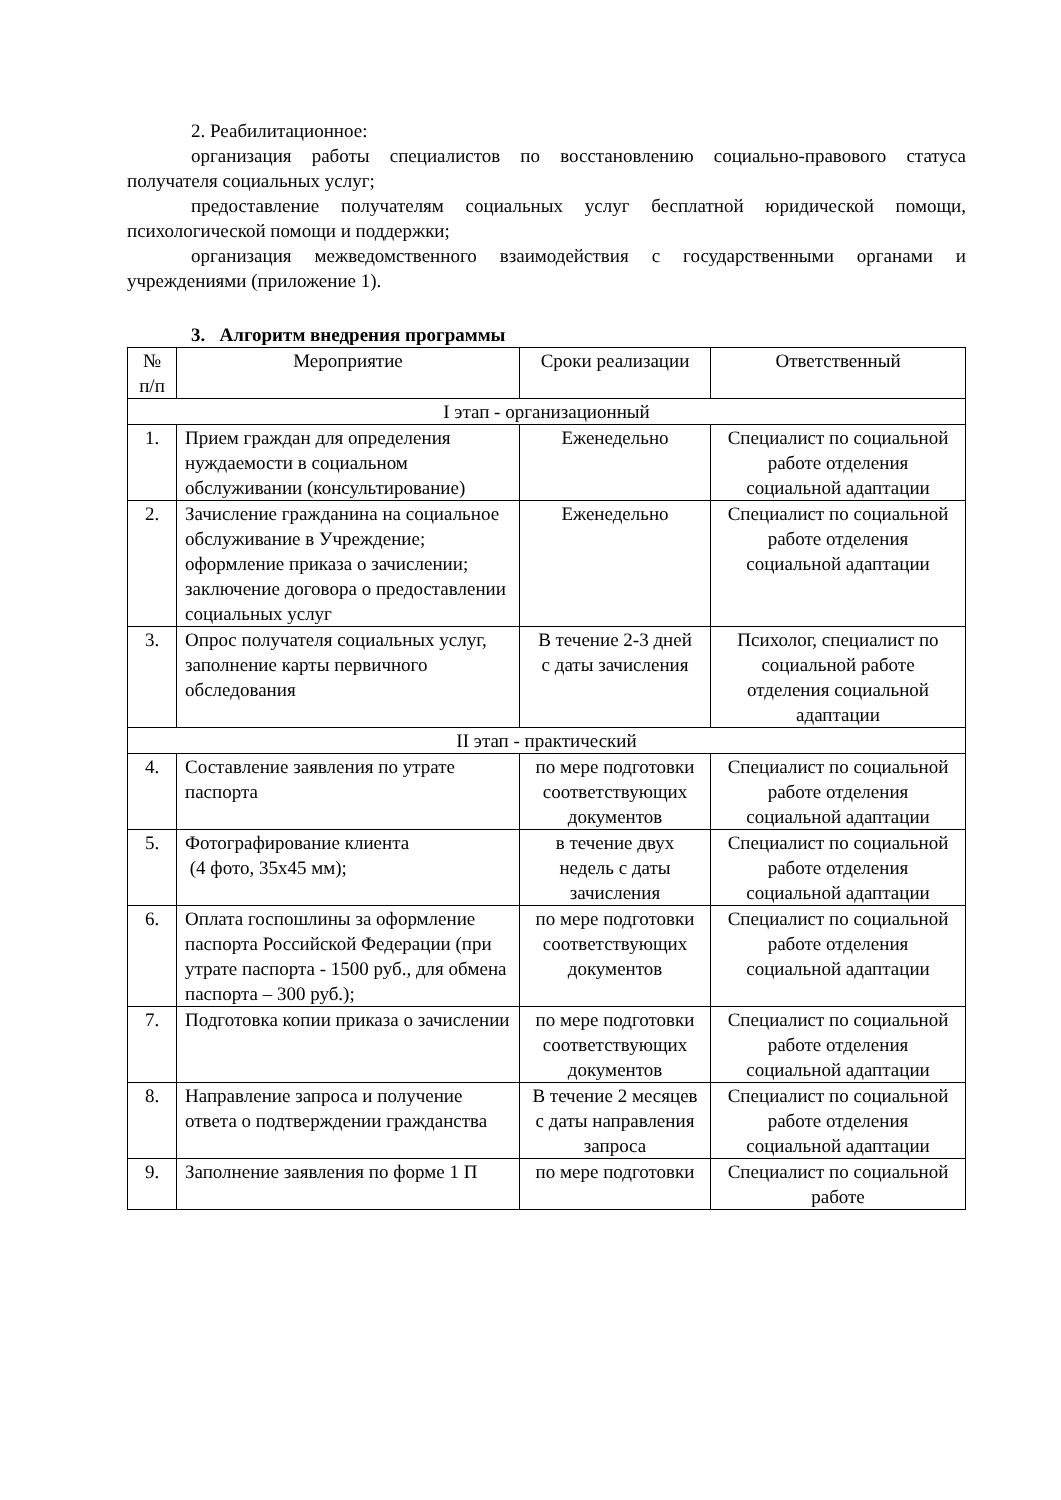2. Реабилитационное:
организация работы специалистов по восстановлению социально-правового статуса получателя социальных услуг;
предоставление получателям социальных услуг бесплатной юридической помощи, психологической помощи и поддержки;
организация межведомственного взаимодействия с государственными органами и учреждениями (приложение 1).
3. Алгоритм внедрения программы
| № п/п | Мероприятие | Сроки реализации | Ответственный |
| --- | --- | --- | --- |
| I этап - организационный | | | |
| 1. | Прием граждан для определения нуждаемости в социальном обслуживании (консультирование) | Еженедельно | Специалист по социальной работе отделения социальной адаптации |
| 2. | Зачисление гражданина на социальное обслуживание в Учреждение; оформление приказа о зачислении; заключение договора о предоставлении социальных услуг | Еженедельно | Специалист по социальной работе отделения социальной адаптации |
| 3. | Опрос получателя социальных услуг, заполнение карты первичного обследования | В течение 2-3 дней с даты зачисления | Психолог, специалист по социальной работе отделения социальной адаптации |
| II этап - практический | | | |
| 4. | Составление заявления по утрате паспорта | по мере подготовки соответствующих документов | Специалист по социальной работе отделения социальной адаптации |
| 5. | Фотографирование клиента (4 фото, 35х45 мм); | в течение двух недель с даты зачисления | Специалист по социальной работе отделения социальной адаптации |
| 6. | Оплата госпошлины за оформление паспорта Российской Федерации (при утрате паспорта - 1500 руб., для обмена паспорта – 300 руб.); | по мере подготовки соответствующих документов | Специалист по социальной работе отделения социальной адаптации |
| 7. | Подготовка копии приказа о зачислении | по мере подготовки соответствующих документов | Специалист по социальной работе отделения социальной адаптации |
| 8. | Направление запроса и получение ответа о подтверждении гражданства | В течение 2 месяцев с даты направления запроса | Специалист по социальной работе отделения социальной адаптации |
| 9. | Заполнение заявления по форме 1 П | по мере подготовки | Специалист по социальной работе |